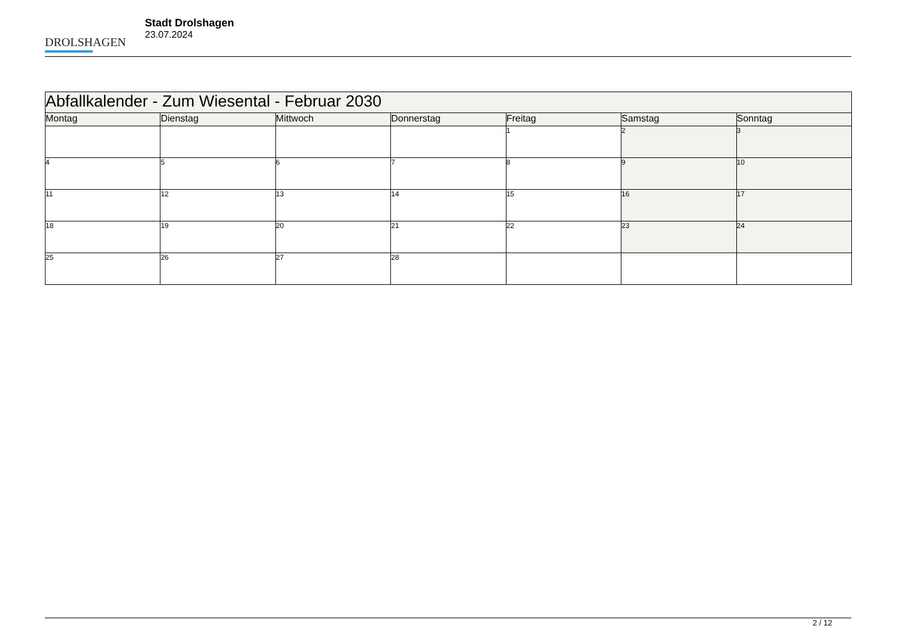DROLSHAGEN
Stadt Drolshagen
23.07.2024
| Abfallkalender - Zum Wiesental - Februar 2030 | | | | | | |
| --- | --- | --- | --- | --- | --- | --- |
| Montag | Dienstag | Mittwoch | Donnerstag | Freitag | Samstag | Sonntag |
| | | | | 1 | 2 | 3 |
| 4 | 5 | 6 | 7 | 8 | 9 | 10 |
| 11 | 12 | 13 | 14 | 15 | 16 | 17 |
| 18 | 19 | 20 | 21 | 22 | 23 | 24 |
| 25 | 26 | 27 | 28 | | | |
2 / 12